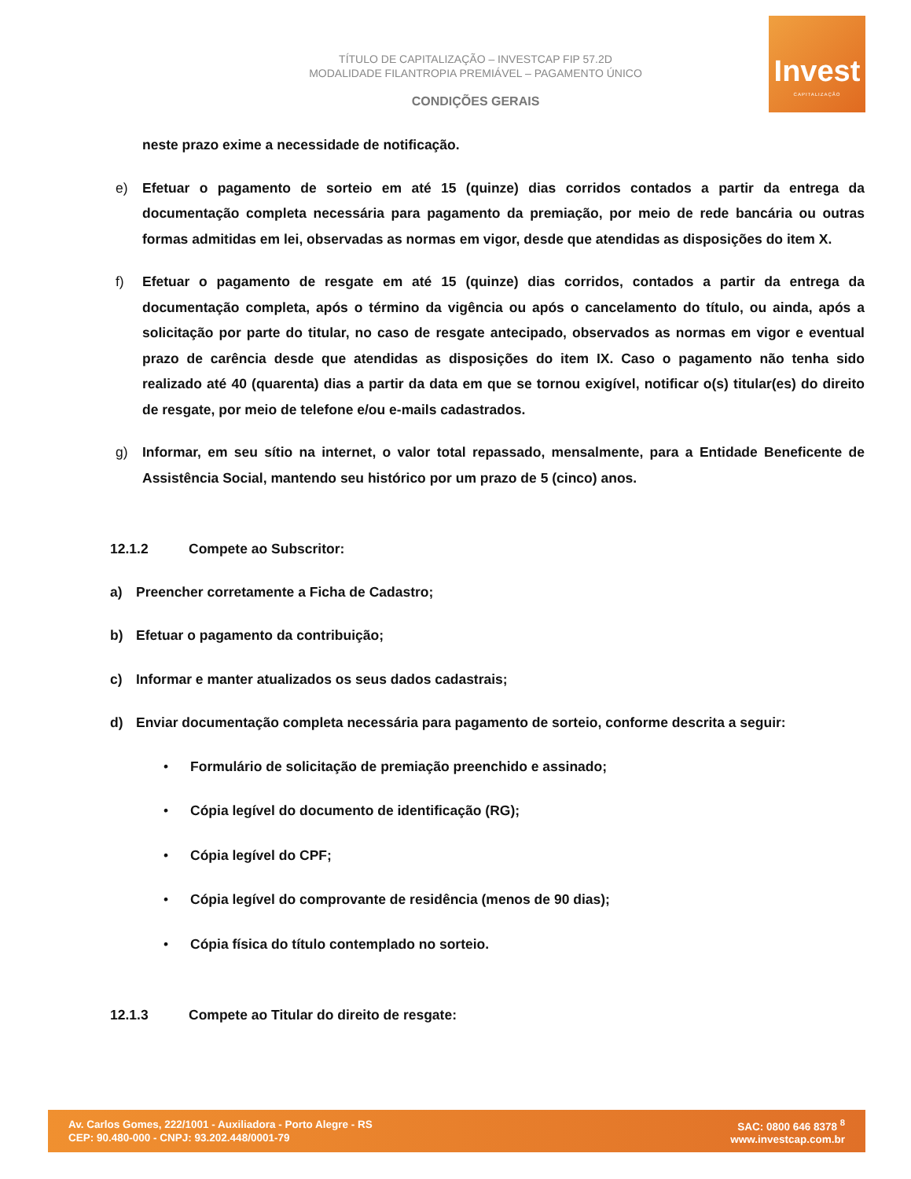TÍTULO DE CAPITALIZAÇÃO – INVESTCAP FIP 57.2D
MODALIDADE FILANTROPIA PREMIÁVEL – PAGAMENTO ÚNICO
CONDIÇÕES GERAIS
Invest
CAPITALIZAÇÃO
neste prazo exime a necessidade de notificação.
e) Efetuar o pagamento de sorteio em até 15 (quinze) dias corridos contados a partir da entrega da documentação completa necessária para pagamento da premiação, por meio de rede bancária ou outras formas admitidas em lei, observadas as normas em vigor, desde que atendidas as disposições do item X.
f) Efetuar o pagamento de resgate em até 15 (quinze) dias corridos, contados a partir da entrega da documentação completa, após o término da vigência ou após o cancelamento do título, ou ainda, após a solicitação por parte do titular, no caso de resgate antecipado, observados as normas em vigor e eventual prazo de carência desde que atendidas as disposições do item IX. Caso o pagamento não tenha sido realizado até 40 (quarenta) dias a partir da data em que se tornou exigível, notificar o(s) titular(es) do direito de resgate, por meio de telefone e/ou e-mails cadastrados.
g) Informar, em seu sítio na internet, o valor total repassado, mensalmente, para a Entidade Beneficente de Assistência Social, mantendo seu histórico por um prazo de 5 (cinco) anos.
12.1.2 Compete ao Subscritor:
a) Preencher corretamente a Ficha de Cadastro;
b) Efetuar o pagamento da contribuição;
c) Informar e manter atualizados os seus dados cadastrais;
d) Enviar documentação completa necessária para pagamento de sorteio, conforme descrita a seguir:
• Formulário de solicitação de premiação preenchido e assinado;
• Cópia legível do documento de identificação (RG);
• Cópia legível do CPF;
• Cópia legível do comprovante de residência (menos de 90 dias);
• Cópia física do título contemplado no sorteio.
12.1.3 Compete ao Titular do direito de resgate:
Av. Carlos Gomes, 222/1001 - Auxiliadora - Porto Alegre - RS
CEP: 90.480-000 - CNPJ: 93.202.448/0001-79
SAC: 0800 646 8378 <sup>8</sup>
www.investcap.com.br